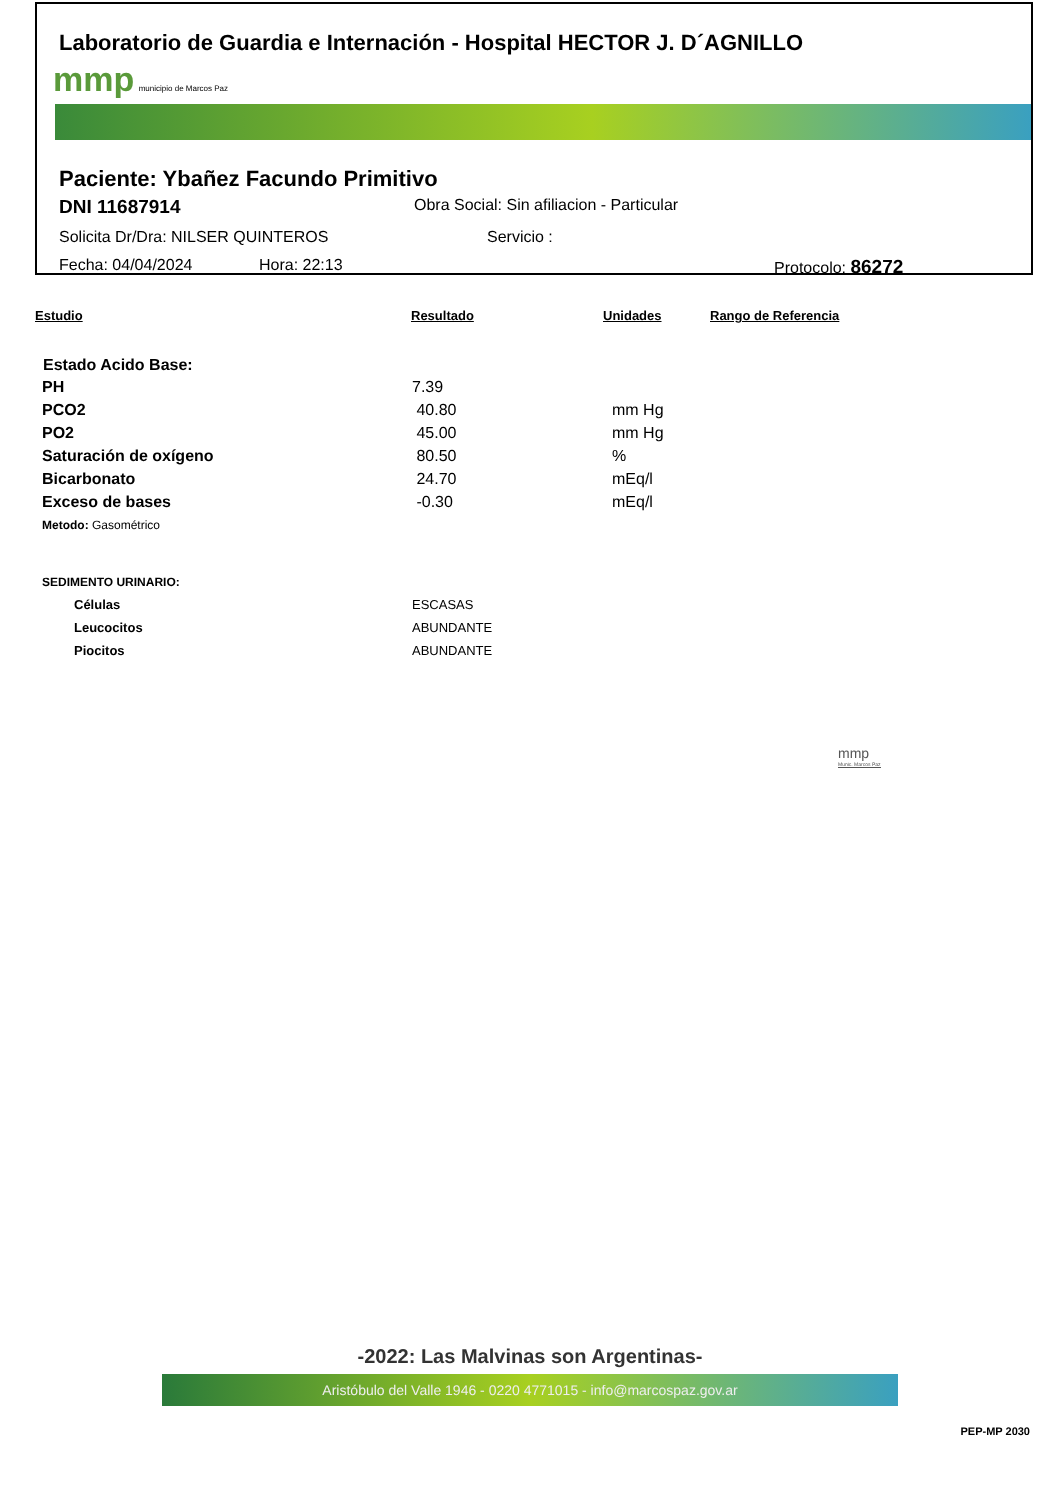Laboratorio de Guardia e Internación - Hospital HECTOR J. D´AGNILLO
mmp municipio de Marcos Paz
Paciente: Ybañez Facundo Primitivo
DNI 11687914 Obra Social: Sin afiliacion - Particular
Solicita Dr/Dra: NILSER QUINTEROS Servicio :
Fecha: 04/04/2024 Hora: 22:13 Protocolo: 86272
Estudio Resultado Unidades Rango de Referencia
| Estado Acido Base: | | |
| --- | --- | --- |
| PH | 7.39 | |
| PCO2 | 40.80 | mm Hg |
| PO2 | 45.00 | mm Hg |
| Saturación de oxígeno | 80.50 | % |
| Bicarbonato | 24.70 | mEq/l |
| Exceso de bases | -0.30 | mEq/l |
| Metodo: Gasométrico | | |
| SEDIMENTO URINARIO: | | |
| Células | ESCASAS | |
| Leucocitos | ABUNDANTE | |
| Piocitos | ABUNDANTE | |
mmp
Munic. Marcos Paz
-2022: Las Malvinas son Argentinas-
Aristóbulo del Valle 1946 - 0220 4771015 - info@marcospaz.gov.ar
PEP-MP 2030